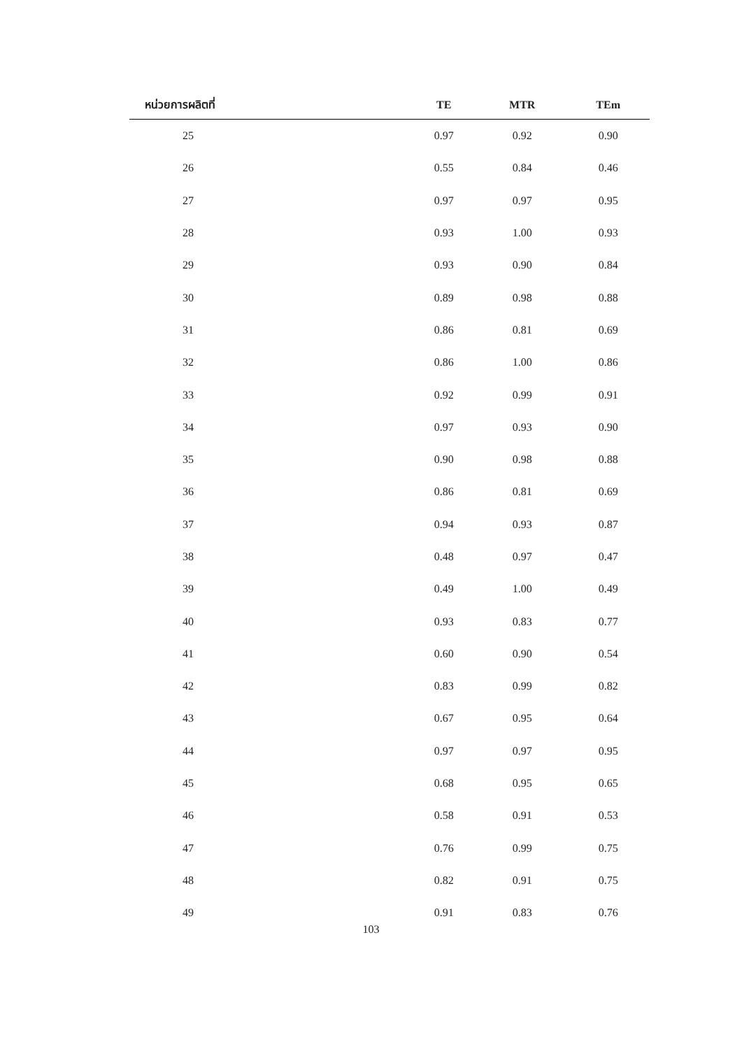| หน่วยการผลิตที่ | TE | MTR | TEm |
| --- | --- | --- | --- |
| 25 | 0.97 | 0.92 | 0.90 |
| 26 | 0.55 | 0.84 | 0.46 |
| 27 | 0.97 | 0.97 | 0.95 |
| 28 | 0.93 | 1.00 | 0.93 |
| 29 | 0.93 | 0.90 | 0.84 |
| 30 | 0.89 | 0.98 | 0.88 |
| 31 | 0.86 | 0.81 | 0.69 |
| 32 | 0.86 | 1.00 | 0.86 |
| 33 | 0.92 | 0.99 | 0.91 |
| 34 | 0.97 | 0.93 | 0.90 |
| 35 | 0.90 | 0.98 | 0.88 |
| 36 | 0.86 | 0.81 | 0.69 |
| 37 | 0.94 | 0.93 | 0.87 |
| 38 | 0.48 | 0.97 | 0.47 |
| 39 | 0.49 | 1.00 | 0.49 |
| 40 | 0.93 | 0.83 | 0.77 |
| 41 | 0.60 | 0.90 | 0.54 |
| 42 | 0.83 | 0.99 | 0.82 |
| 43 | 0.67 | 0.95 | 0.64 |
| 44 | 0.97 | 0.97 | 0.95 |
| 45 | 0.68 | 0.95 | 0.65 |
| 46 | 0.58 | 0.91 | 0.53 |
| 47 | 0.76 | 0.99 | 0.75 |
| 48 | 0.82 | 0.91 | 0.75 |
| 49 | 0.91 | 0.83 | 0.76 |
103